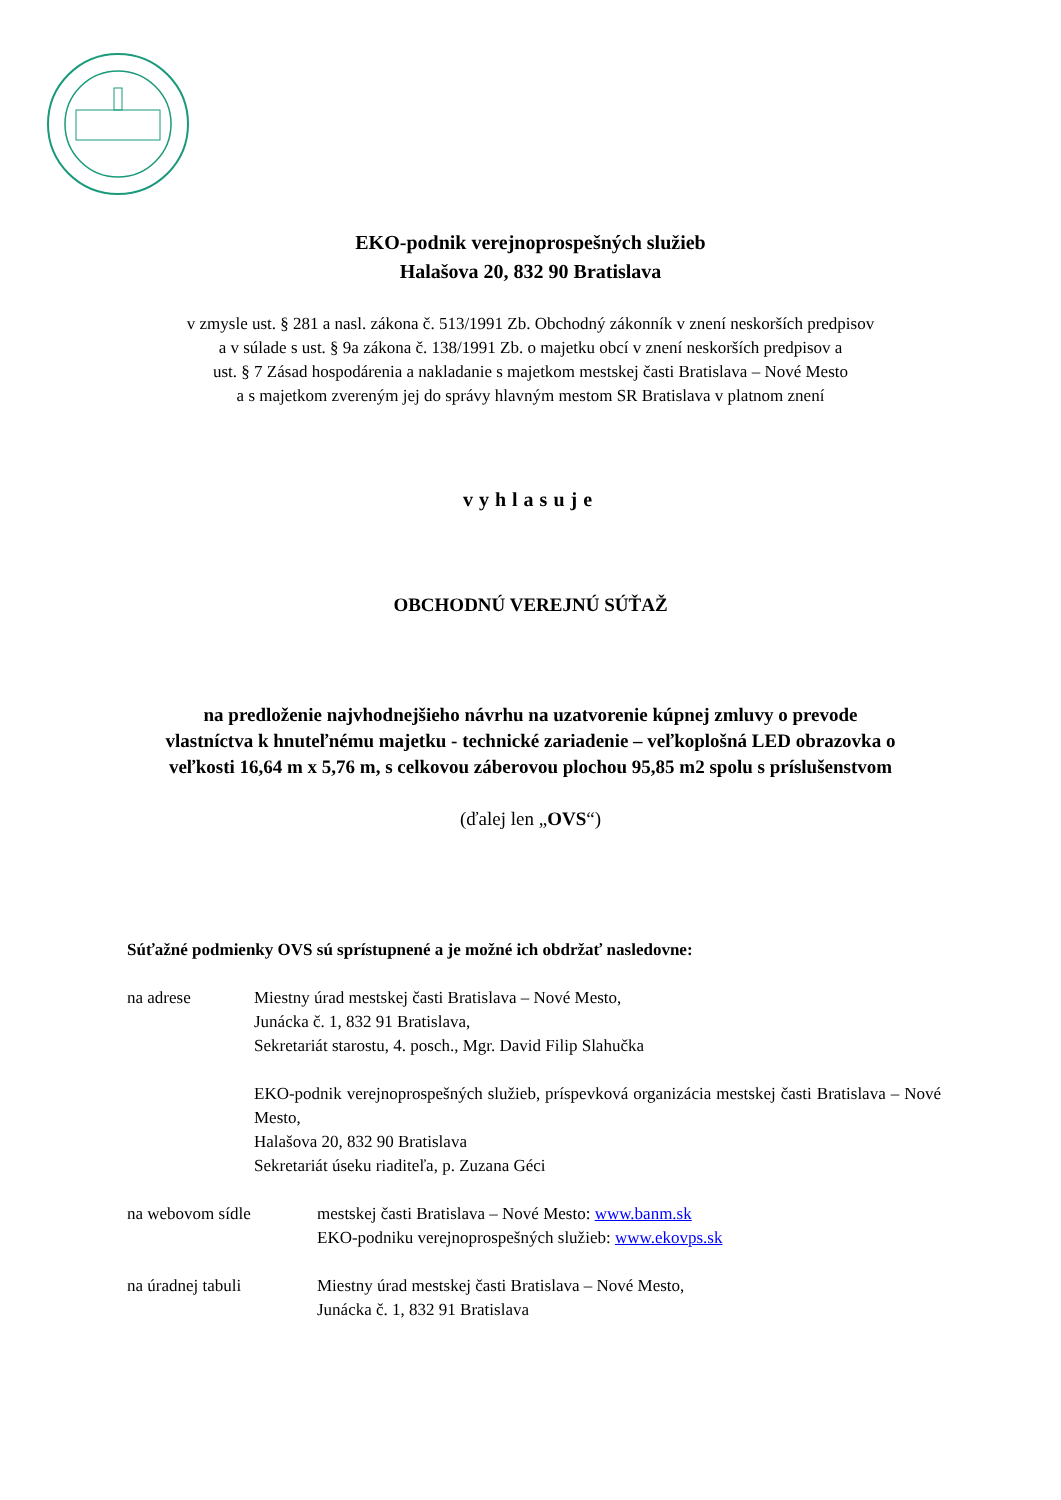EKO-podnik verejnoprospešných služieb
Halašova 20, 832 90 Bratislava
v zmysle ust. § 281 a nasl. zákona č. 513/1991 Zb. Obchodný zákonník v znení neskorších predpisov
a v súlade s ust. § 9a zákona č. 138/1991 Zb. o majetku obcí v znení neskorších predpisov a
ust. § 7 Zásad hospodárenia a nakladanie s majetkom mestskej časti Bratislava – Nové Mesto
a s majetkom zvereným jej do správy hlavným mestom SR Bratislava v platnom znení
vyhlasuje
OBCHODNÚ VEREJNÚ SÚŤAŽ
na predloženie najvhodnejšieho návrhu na uzatvorenie kúpnej zmluvy o prevode
vlastníctva k hnuteľnému majetku - technické zariadenie – veľkoplošná LED obrazovka o
veľkosti 16,64 m x 5,76 m, s celkovou záberovou plochou 95,85 m2 spolu s príslušenstvom
(ďalej len „OVS“)
Súťažné podmienky OVS sú sprístupnené a je možné ich obdržať nasledovne:
na adrese Miestny úrad mestskej časti Bratislava – Nové Mesto,
Junácka č. 1, 832 91 Bratislava,
Sekretariát starostu, 4. posch., Mgr. David Filip Slahučka
EKO-podnik verejnoprospešných služieb, príspevková organizácia mestskej časti Bratislava – Nové Mesto,
Halašova 20, 832 90 Bratislava
Sekretariát úseku riaditeľa, p. Zuzana Géci
na webovom sídle mestskej časti Bratislava – Nové Mesto: www.banm.sk
EKO-podniku verejnoprospešných služieb: www.ekovps.sk
na úradnej tabuli Miestny úrad mestskej časti Bratislava – Nové Mesto,
Junácka č. 1, 832 91 Bratislava